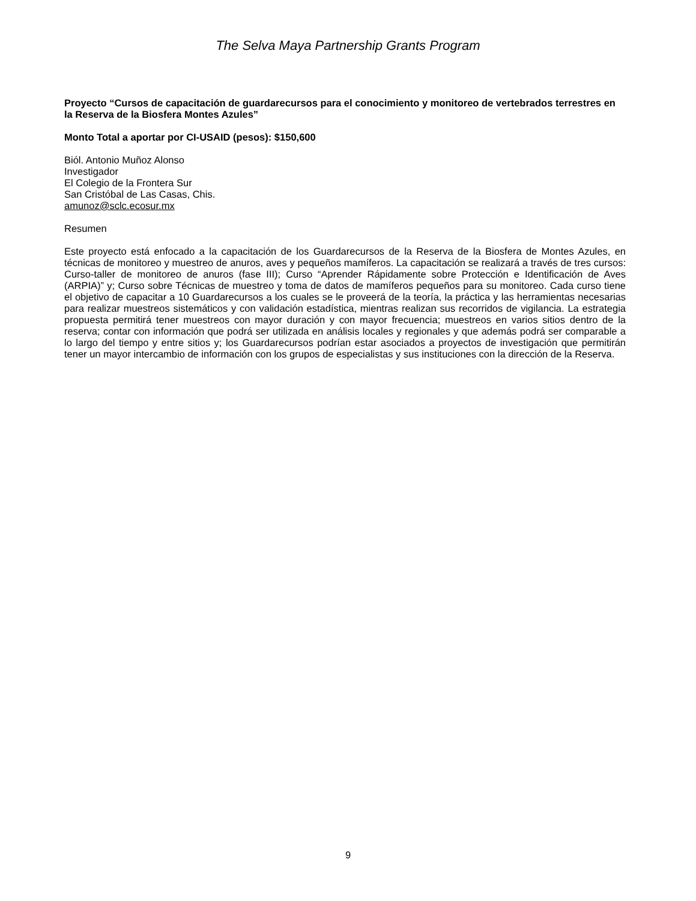The Selva Maya Partnership Grants Program
Proyecto “Cursos de capacitación de guardarecursos para el conocimiento y monitoreo de vertebrados terrestres en la Reserva de la Biosfera Montes Azules”
Monto Total a aportar por CI-USAID (pesos): $150,600
Biól. Antonio Muñoz Alonso
Investigador
El Colegio de la Frontera Sur
San Cristóbal de Las Casas, Chis.
amunoz@sclc.ecosur.mx
Resumen
Este proyecto está enfocado a la capacitación de los Guardarecursos de la Reserva de la Biosfera de Montes Azules, en técnicas de monitoreo y muestreo de anuros, aves y pequeños mamíferos. La capacitación se realizará a través de tres cursos: Curso-taller de monitoreo de anuros (fase III); Curso “Aprender Rápidamente sobre Protección e Identificación de Aves (ARPIA)” y; Curso sobre Técnicas de muestreo y toma de datos de mamíferos pequeños para su monitoreo. Cada curso tiene el objetivo de capacitar a 10 Guardarecursos a los cuales se le proveerá de la teoría, la práctica y las herramientas necesarias para realizar muestreos sistemáticos y con validación estadística, mientras realizan sus recorridos de vigilancia. La estrategia propuesta permitirá tener muestreos con mayor duración y con mayor frecuencia; muestreos en varios sitios dentro de la reserva; contar con información que podrá ser utilizada en análisis locales y regionales y que además podrá ser comparable a lo largo del tiempo y entre sitios y; los Guardarecursos podrían estar asociados a proyectos de investigación que permitirán tener un mayor intercambio de información con los grupos de especialistas y sus instituciones con la dirección de la Reserva.
9